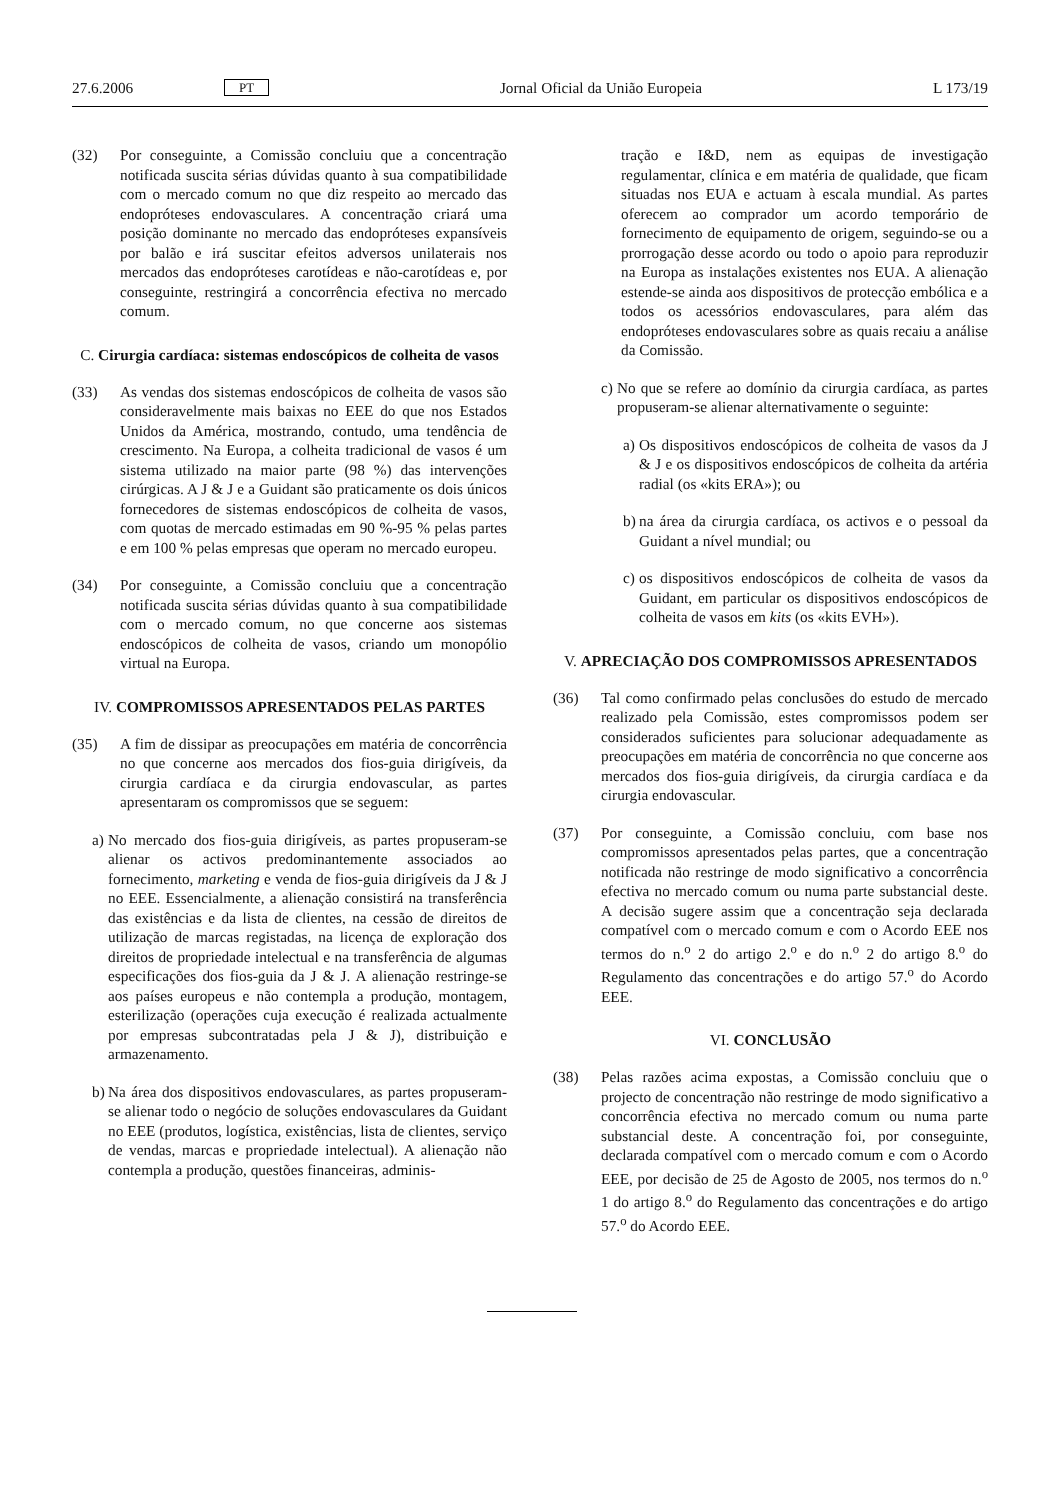27.6.2006 PT Jornal Oficial da União Europeia L 173/19
(32) Por conseguinte, a Comissão concluiu que a concentração notificada suscita sérias dúvidas quanto à sua compatibilidade com o mercado comum no que diz respeito ao mercado das endopróteses endovasculares. A concentração criará uma posição dominante no mercado das endopróteses expansíveis por balão e irá suscitar efeitos adversos unilaterais nos mercados das endopróteses carotídeas e não-carotídeas e, por conseguinte, restringirá a concorrência efectiva no mercado comum.
C. Cirurgia cardíaca: sistemas endoscópicos de colheita de vasos
(33) As vendas dos sistemas endoscópicos de colheita de vasos são consideravelmente mais baixas no EEE do que nos Estados Unidos da América, mostrando, contudo, uma tendência de crescimento. Na Europa, a colheita tradicional de vasos é um sistema utilizado na maior parte (98 %) das intervenções cirúrgicas. A J & J e a Guidant são praticamente os dois únicos fornecedores de sistemas endoscópicos de colheita de vasos, com quotas de mercado estimadas em 90 %-95 % pelas partes e em 100 % pelas empresas que operam no mercado europeu.
(34) Por conseguinte, a Comissão concluiu que a concentração notificada suscita sérias dúvidas quanto à sua compatibilidade com o mercado comum, no que concerne aos sistemas endoscópicos de colheita de vasos, criando um monopólio virtual na Europa.
IV. COMPROMISSOS APRESENTADOS PELAS PARTES
(35) A fim de dissipar as preocupações em matéria de concorrência no que concerne aos mercados dos fios-guia dirigíveis, da cirurgia cardíaca e da cirurgia endovascular, as partes apresentaram os compromissos que se seguem:
a) No mercado dos fios-guia dirigíveis, as partes propuseram-se alienar os activos predominantemente associados ao fornecimento, marketing e venda de fios-guia dirigíveis da J & J no EEE. Essencialmente, a alienação consistirá na transferência das existências e da lista de clientes, na cessão de direitos de utilização de marcas registadas, na licença de exploração dos direitos de propriedade intelectual e na transferência de algumas especificações dos fios-guia da J & J. A alienação restringe-se aos países europeus e não contempla a produção, montagem, esterilização (operações cuja execução é realizada actualmente por empresas subcontratadas pela J & J), distribuição e armazenamento.
b) Na área dos dispositivos endovasculares, as partes propuseram-se alienar todo o negócio de soluções endovasculares da Guidant no EEE (produtos, logística, existências, lista de clientes, serviço de vendas, marcas e propriedade intelectual). A alienação não contempla a produção, questões financeiras, adminis-
tração e I&D, nem as equipas de investigação regulamentar, clínica e em matéria de qualidade, que ficam situadas nos EUA e actuam à escala mundial. As partes oferecem ao comprador um acordo temporário de fornecimento de equipamento de origem, seguindo-se ou a prorrogação desse acordo ou todo o apoio para reproduzir na Europa as instalações existentes nos EUA. A alienação estende-se ainda aos dispositivos de protecção embólica e a todos os acessórios endovasculares, para além das endopróteses endovasculares sobre as quais recaiu a análise da Comissão.
c) No que se refere ao domínio da cirurgia cardíaca, as partes propuseram-se alienar alternativamente o seguinte:
a) Os dispositivos endoscópicos de colheita de vasos da J & J e os dispositivos endoscópicos de colheita da artéria radial (os «kits ERA»); ou
b) na área da cirurgia cardíaca, os activos e o pessoal da Guidant a nível mundial; ou
c) os dispositivos endoscópicos de colheita de vasos da Guidant, em particular os dispositivos endoscópicos de colheita de vasos em kits (os «kits EVH»).
V. APRECIAÇÃO DOS COMPROMISSOS APRESENTADOS
(36) Tal como confirmado pelas conclusões do estudo de mercado realizado pela Comissão, estes compromissos podem ser considerados suficientes para solucionar adequadamente as preocupações em matéria de concorrência no que concerne aos mercados dos fios-guia dirigíveis, da cirurgia cardíaca e da cirurgia endovascular.
(37) Por conseguinte, a Comissão concluiu, com base nos compromissos apresentados pelas partes, que a concentração notificada não restringe de modo significativo a concorrência efectiva no mercado comum ou numa parte substancial deste. A decisão sugere assim que a concentração seja declarada compatível com o mercado comum e com o Acordo EEE nos termos do n.<sup>o</sup> 2 do artigo 2.<sup>o</sup> e do n.<sup>o</sup> 2 do artigo 8.<sup>o</sup> do Regulamento das concentrações e do artigo 57.<sup>o</sup> do Acordo EEE.
VI. CONCLUSÃO
(38) Pelas razões acima expostas, a Comissão concluiu que o projecto de concentração não restringe de modo significativo a concorrência efectiva no mercado comum ou numa parte substancial deste. A concentração foi, por conseguinte, declarada compatível com o mercado comum e com o Acordo EEE, por decisão de 25 de Agosto de 2005, nos termos do n.<sup>o</sup> 1 do artigo 8.<sup>o</sup> do Regulamento das concentrações e do artigo 57.<sup>o</sup> do Acordo EEE.